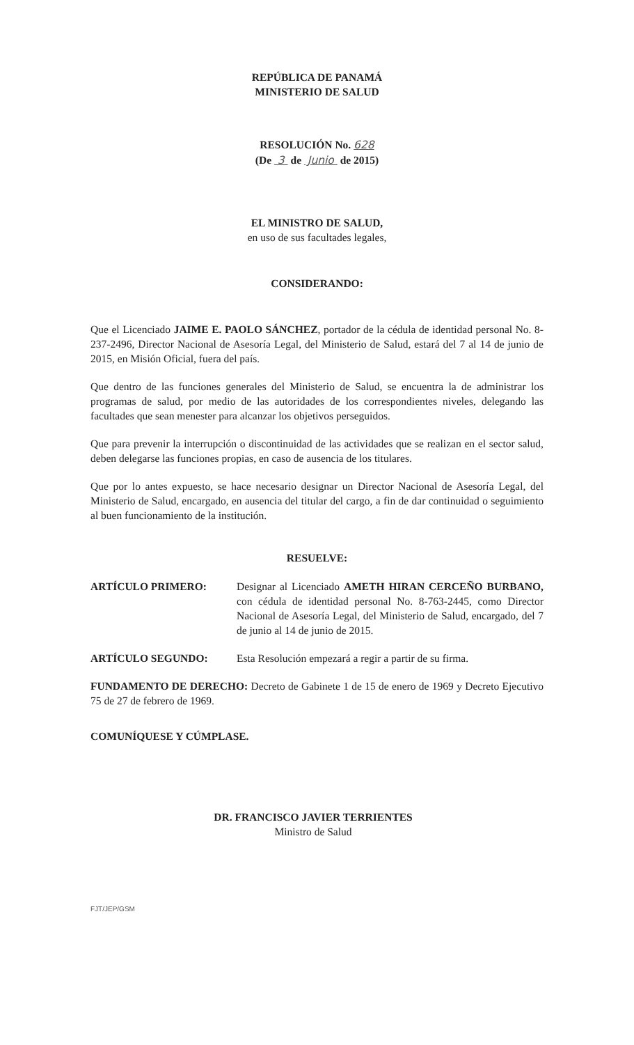REPÚBLICA DE PANAMÁ
MINISTERIO DE SALUD
RESOLUCIÓN No. 628
(De 3 de Junio de 2015)
EL MINISTRO DE SALUD,
en uso de sus facultades legales,
CONSIDERANDO:
Que el Licenciado JAIME E. PAOLO SÁNCHEZ, portador de la cédula de identidad personal No. 8-237-2496, Director Nacional de Asesoría Legal, del Ministerio de Salud, estará del 7 al 14 de junio de 2015, en Misión Oficial, fuera del país.
Que dentro de las funciones generales del Ministerio de Salud, se encuentra la de administrar los programas de salud, por medio de las autoridades de los correspondientes niveles, delegando las facultades que sean menester para alcanzar los objetivos perseguidos.
Que para prevenir la interrupción o discontinuidad de las actividades que se realizan en el sector salud, deben delegarse las funciones propias, en caso de ausencia de los titulares.
Que por lo antes expuesto, se hace necesario designar un Director Nacional de Asesoría Legal, del Ministerio de Salud, encargado, en ausencia del titular del cargo, a fin de dar continuidad o seguimiento al buen funcionamiento de la institución.
RESUELVE:
ARTÍCULO PRIMERO: Designar al Licenciado AMETH HIRAN CERCEÑO BURBANO, con cédula de identidad personal No. 8-763-2445, como Director Nacional de Asesoría Legal, del Ministerio de Salud, encargado, del 7 de junio al 14 de junio de 2015.
ARTÍCULO SEGUNDO: Esta Resolución empezará a regir a partir de su firma.
FUNDAMENTO DE DERECHO: Decreto de Gabinete 1 de 15 de enero de 1969 y Decreto Ejecutivo 75 de 27 de febrero de 1969.
COMUNÍQUESE Y CÚMPLASE.
DR. FRANCISCO JAVIER TERRIENTES
Ministro de Salud
FJT/JEP/GSM